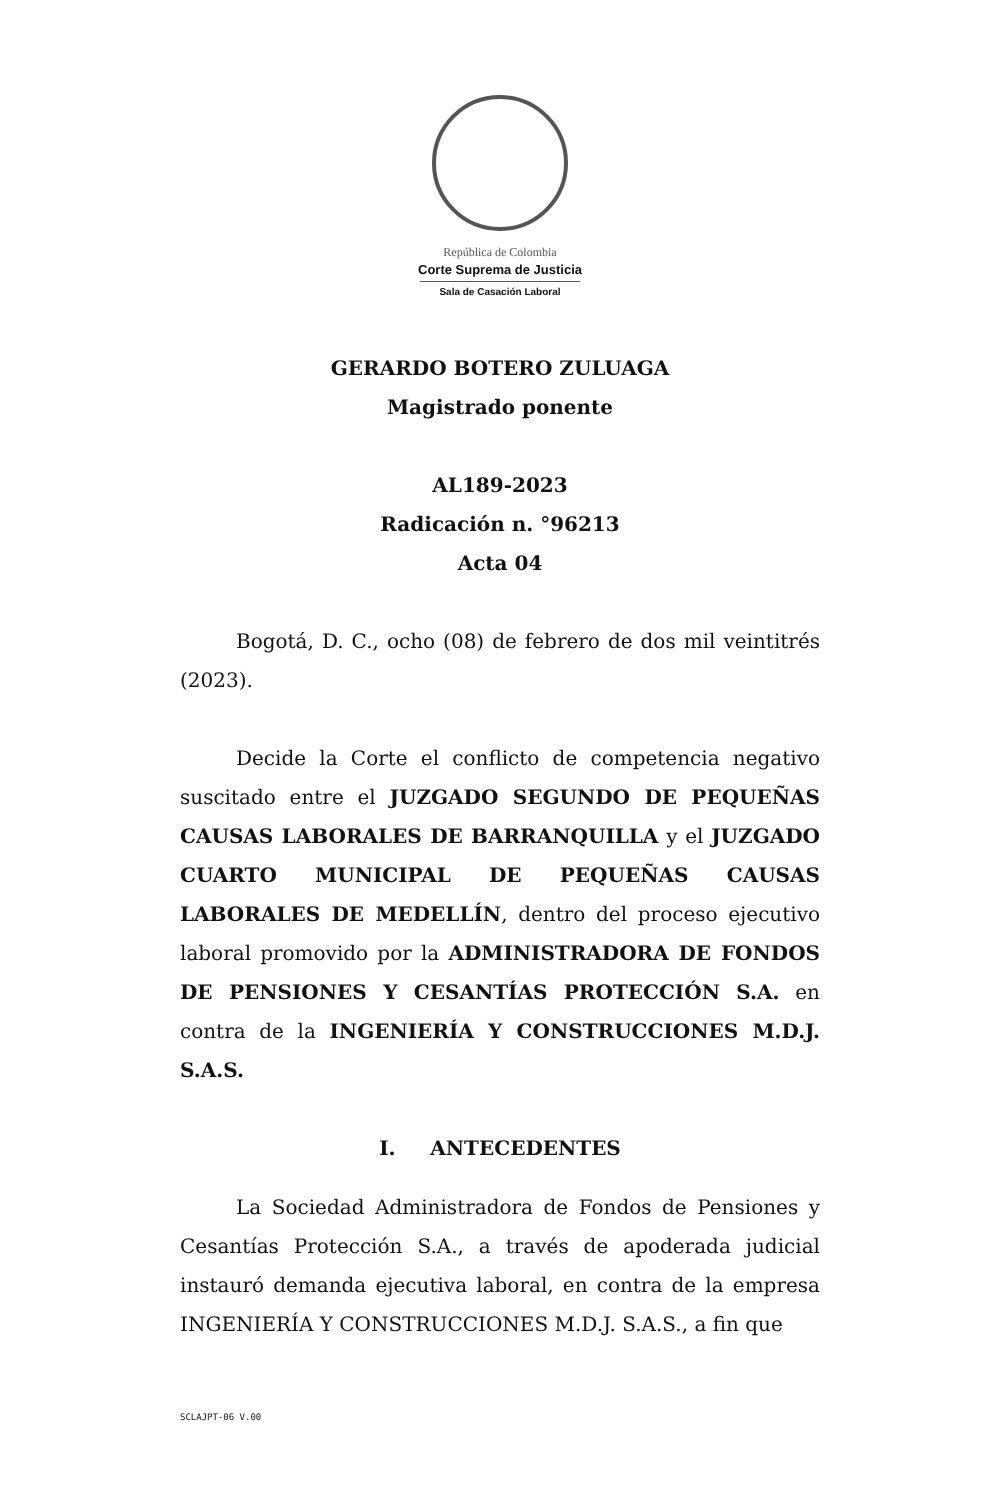República de Colombia
Corte Suprema de Justicia
Sala de Casación Laboral
GERARDO BOTERO ZULUAGA
Magistrado ponente
AL189-2023
Radicación n. °96213
Acta 04
Bogotá, D. C., ocho (08) de febrero de dos mil veintitrés (2023).
Decide la Corte el conflicto de competencia negativo suscitado entre el JUZGADO SEGUNDO DE PEQUEÑAS CAUSAS LABORALES DE BARRANQUILLA y el JUZGADO CUARTO MUNICIPAL DE PEQUEÑAS CAUSAS LABORALES DE MEDELLÍN, dentro del proceso ejecutivo laboral promovido por la ADMINISTRADORA DE FONDOS DE PENSIONES Y CESANTÍAS PROTECCIÓN S.A. en contra de la INGENIERÍA Y CONSTRUCCIONES M.D.J. S.A.S.
I. ANTECEDENTES
La Sociedad Administradora de Fondos de Pensiones y Cesantías Protección S.A., a través de apoderada judicial instauró demanda ejecutiva laboral, en contra de la empresa INGENIERÍA Y CONSTRUCCIONES M.D.J. S.A.S., a fin que
SCLAJPT-06 V.00